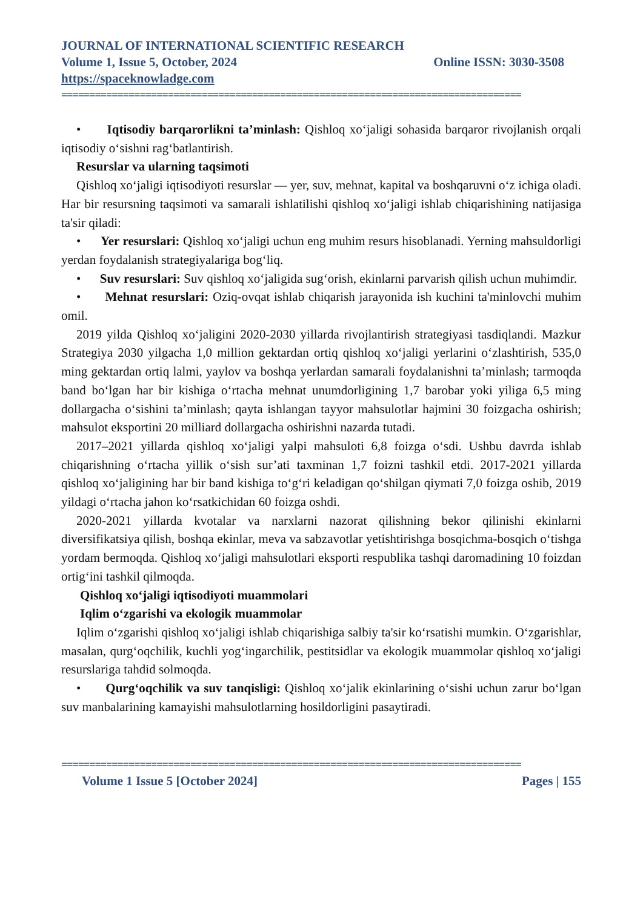JOURNAL OF INTERNATIONAL SCIENTIFIC RESEARCH
Volume 1, Issue 5, October, 2024 Online ISSN: 3030-3508
https://spaceknowladge.com
==================================================================================
• Iqtisodiy barqarorlikni ta’minlash: Qishloq xo‘jaligi sohasida barqaror rivojlanish orqali iqtisodiy o‘sishni rag‘batlantirish.
Resurslar va ularning taqsimoti
Qishloq xo‘jaligi iqtisodiyoti resurslar — yer, suv, mehnat, kapital va boshqaruvni o‘z ichiga oladi. Har bir resursning taqsimoti va samarali ishlatilishi qishloq xo‘jaligi ishlab chiqarishining natijasiga ta'sir qiladi:
• Yer resurslari: Qishloq xo‘jaligi uchun eng muhim resurs hisoblanadi. Yerning mahsuldorligi yerdan foydalanish strategiyalariga bog‘liq.
• Suv resurslari: Suv qishloq xo‘jaligida sug‘orish, ekinlarni parvarish qilish uchun muhimdir.
• Mehnat resurslari: Oziq-ovqat ishlab chiqarish jarayonida ish kuchini ta'minlovchi muhim omil.
2019 yilda Qishloq xo‘jaligini 2020-2030 yillarda rivojlantirish strategiyasi tasdiqlandi. Mazkur Strategiya 2030 yilgacha 1,0 million gektardan ortiq qishloq xo‘jaligi yerlarini o‘zlashtirish, 535,0 ming gektardan ortiq lalmi, yaylov va boshqa yerlardan samarali foydalanishni ta’minlash; tarmoqda band bo‘lgan har bir kishiga o‘rtacha mehnat unumdorligining 1,7 barobar yoki yiliga 6,5 ming dollargacha o‘sishini ta’minlash; qayta ishlangan tayyor mahsulotlar hajmini 30 foizgacha oshirish; mahsulot eksportini 20 milliard dollargacha oshirishni nazarda tutadi.
2017–2021 yillarda qishloq xo‘jaligi yalpi mahsuloti 6,8 foizga o‘sdi. Ushbu davrda ishlab chiqarishning o‘rtacha yillik o‘sish sur’ati taxminan 1,7 foizni tashkil etdi. 2017-2021 yillarda qishloq xo‘jaligining har bir band kishiga to‘g‘ri keladigan qo‘shilgan qiymati 7,0 foizga oshib, 2019 yildagi o‘rtacha jahon ko‘rsatkichidan 60 foizga oshdi.
2020-2021 yillarda kvotalar va narxlarni nazorat qilishning bekor qilinishi ekinlarni diversifikatsiya qilish, boshqa ekinlar, meva va sabzavotlar yetishtirishga bosqichma-bosqich o‘tishga yordam bermoqda. Qishloq xo‘jaligi mahsulotlari eksporti respublika tashqi daromadining 10 foizdan ortig‘ini tashkil qilmoqda.
Qishloq xo‘jaligi iqtisodiyoti muammolari
Iqlim o‘zgarishi va ekologik muammolar
Iqlim o‘zgarishi qishloq xo‘jaligi ishlab chiqarishiga salbiy ta'sir ko‘rsatishi mumkin. O‘zgarishlar, masalan, qurg‘oqchilik, kuchli yog‘ingarchilik, pestitsidlar va ekologik muammolar qishloq xo‘jaligi resurslariga tahdid solmoqda.
• Qurg‘oqchilik va suv tanqisligi: Qishloq xo‘jalik ekinlarining o‘sishi uchun zarur bo‘lgan suv manbalarining kamayishi mahsulotlarning hosildorligini pasaytiradi.
==================================================================================
Volume 1 Issue 5 [October 2024] Pages | 155